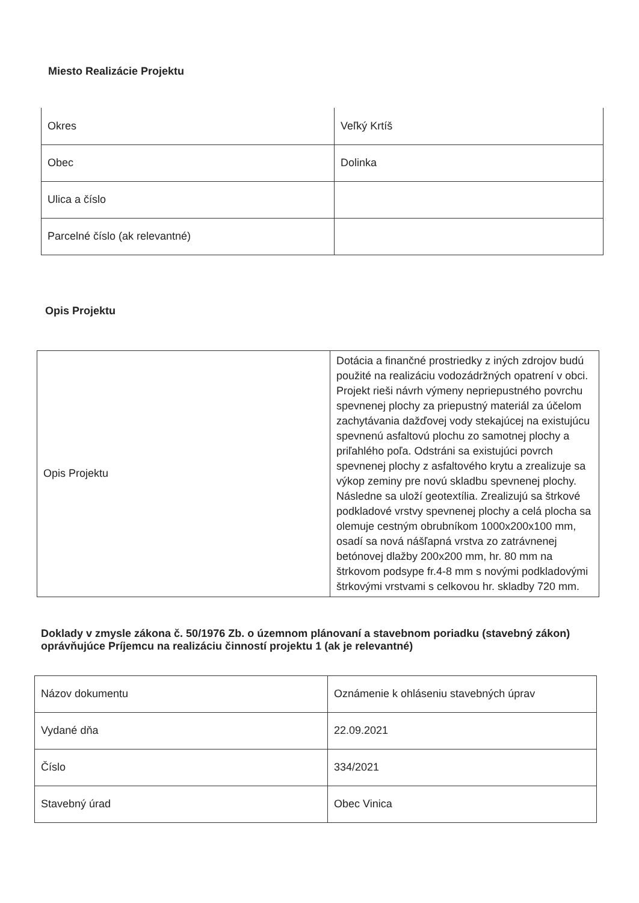Miesto Realizácie Projektu
| Okres | Veľký Krtíš |
| Obec | Dolinka |
| Ulica a číslo | |
| Parcelné číslo (ak relevantné) | |
Opis Projektu
| Opis Projektu | Dotácia a finančné prostriedky z iných zdrojov budú použité na realizáciu vodozádržných opatrení v obci. Projekt rieši návrh výmeny nepriepustného povrchu spevnenej plochy za priepustný materiál za účelom zachytávania dažďovej vody stekajúcej na existujúcu spevnenú asfaltovú plochu zo samotnej plochy a priľahlého poľa. Odstráni sa existujúci povrch spevnenej plochy z asfaltového krytu a zrealizuje sa výkop zeminy pre novú skladbu spevnenej plochy. Následne sa uloží geotextília. Zrealizujú sa štrkové podkladové vrstvy spevnenej plochy a celá plocha sa olemuje cestným obrubníkom 1000x200x100 mm, osadí sa nová nášľapná vrstva zo zatrávnenej betónovej dlažby 200x200 mm, hr. 80 mm na štrkovom podsype fr.4-8 mm s novými podkladovými štrkovými vrstvami s celkovou hr. skladby 720 mm. |
Doklady v zmysle zákona č. 50/1976 Zb. o územnom plánovaní a stavebnom poriadku (stavebný zákon) oprávňujúce Príjemcu na realizáciu činností projektu 1 (ak je relevantné)
| Názov dokumentu | Oznámenie k ohláseniu stavebných úprav |
| Vydané dňa | 22.09.2021 |
| Číslo | 334/2021 |
| Stavebný úrad | Obec Vinica |